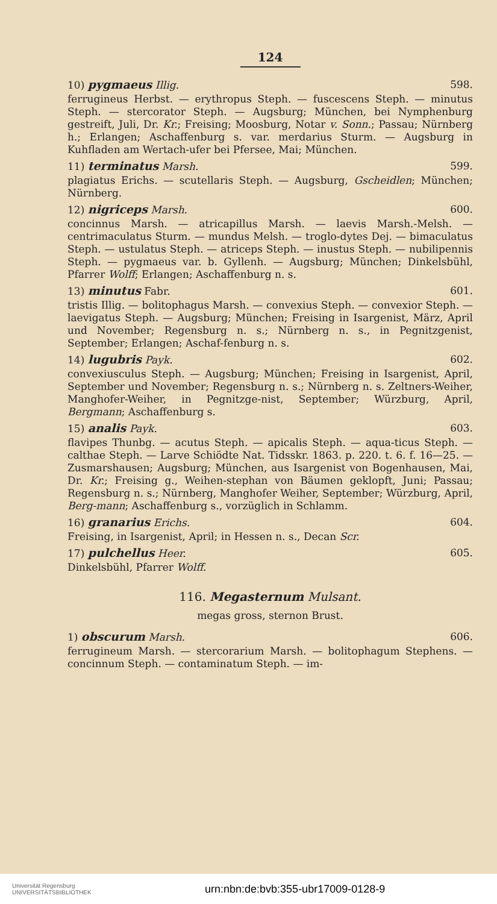124
10) pygmaeus Illig. 598.
ferrugineus Herbst. — erythropus Steph. — fuscescens Steph. — minutus Steph. — stercorator Steph. — Augsburg; München, bei Nymphenburg gestreift, Juli, Dr. Kr.; Freising; Moosburg, Notar v. Sonn.; Passau; Nürnberg h.; Erlangen; Aschaffenburg s. var. merdarius Sturm. — Augsburg in Kuhfladen am Wertach-ufer bei Pfersee, Mai; München.
11) terminatus Marsh. 599.
plagiatus Erichs. — scutellaris Steph. — Augsburg, Gscheidlen; München; Nürnberg.
12) nigriceps Marsh. 600.
concinnus Marsh. — atricapillus Marsh. — laevis Marsh.-Melsh. — centrimaculatus Sturm. — mundus Melsh. — troglo-dytes Dej. — bimaculatus Steph. — ustulatus Steph. — atriceps Steph. — inustus Steph. — nubilipennis Steph. — pygmaeus var. b. Gyllenh. — Augsburg; München; Dinkelsbühl, Pfarrer Wolff; Erlangen; Aschaffenburg n. s.
13) minutus Fabr. 601.
tristis Illig. — bolitophagus Marsh. — convexius Steph. — convexior Steph. — laevigatus Steph. — Augsburg; München; Freising in Isargenist, März, April und November; Regensburg n. s.; Nürnberg n. s., in Pegnitzgenist, September; Erlangen; Aschaf-fenburg n. s.
14) lugubris Payk. 602.
convexiusculus Steph. — Augsburg; München; Freising in Isargenist, April, September und November; Regensburg n. s.; Nürnberg n. s. Zeltners-Weiher, Manghofer-Weiher, in Pegnitzge-nist, September; Würzburg, April, Bergmann; Aschaffenburg s.
15) analis Payk. 603.
flavipes Thunbg. — acutus Steph. — apicalis Steph. — aqua-ticus Steph. — calthae Steph. — Larve Schiödte Nat. Tidsskr. 1863. p. 220. t. 6. f. 16—25. — Zusmarshausen; Augsburg; München, aus Isargenist von Bogenhausen, Mai, Dr. Kr.; Freising g., Weihen-stephan von Bäumen geklopft, Juni; Passau; Regensburg n. s.; Nürnberg, Manghofer Weiher, September; Würzburg, April, Berg-mann; Aschaffenburg s., vorzüglich in Schlamm.
16) granarius Erichs. 604.
Freising, in Isargenist, April; in Hessen n. s., Decan Scr.
17) pulchellus Heer. 605.
Dinkelsbühl, Pfarrer Wolff.
116. Megasternum Mulsant.
megas gross, sternon Brust.
1) obscurum Marsh. 606.
ferrugineum Marsh. — stercorarium Marsh. — bolitophagum Stephens. — concinnum Steph. — contaminatum Steph. — im-
Universität Regensburg
UNIVERSITÄTSBIBLIOTHEK
urn:nbn:de:bvb:355-ubr17009-0128-9